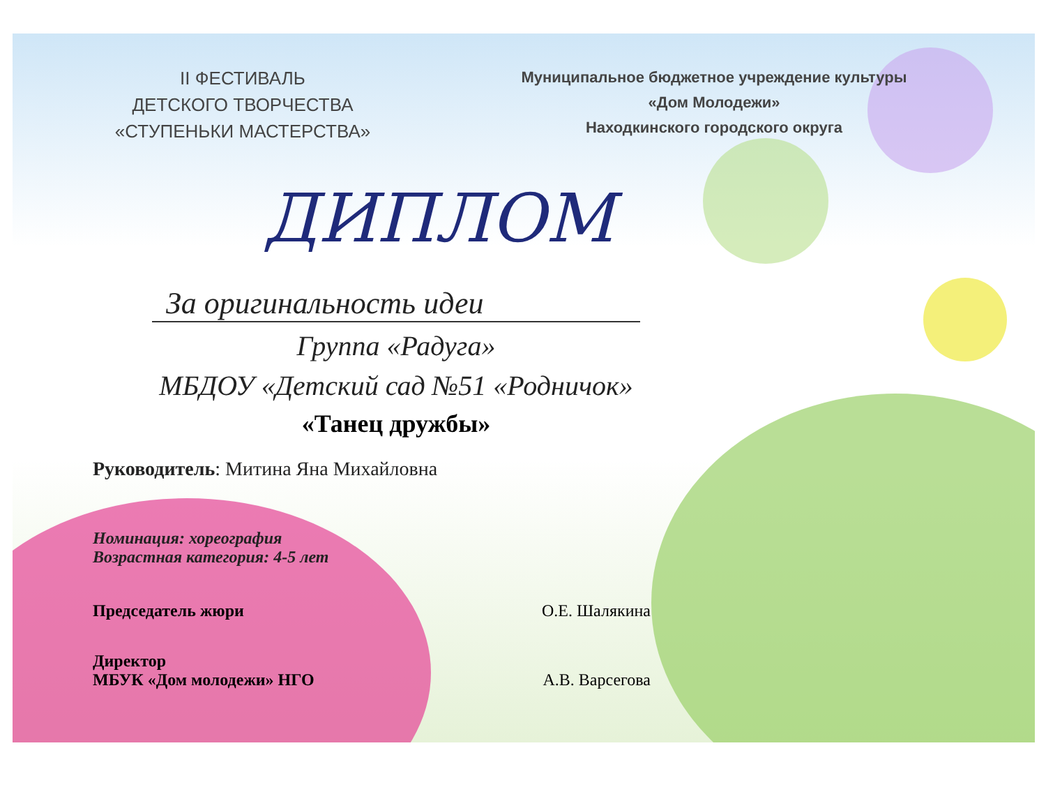II ФЕСТИВАЛЬ
ДЕТСКОГО ТВОРЧЕСТВА
«СТУПЕНЬКИ МАСТЕРСТВА»
Муниципальное бюджетное учреждение культуры
«Дом Молодежи»
Находкинского городского округа
ДИПЛОМ
За оригинальность идеи
Группа «Радуга»
МБДОУ «Детский сад №51 «Родничок»
«Танец дружбы»
Руководитель: Митина Яна Михайловна
Номинация: хореография
Возрастная категория: 4-5 лет
Председатель жюри О.Е. Шалякина
Директор
МБУК «Дом молодежи» НГО А.В. Варсегова